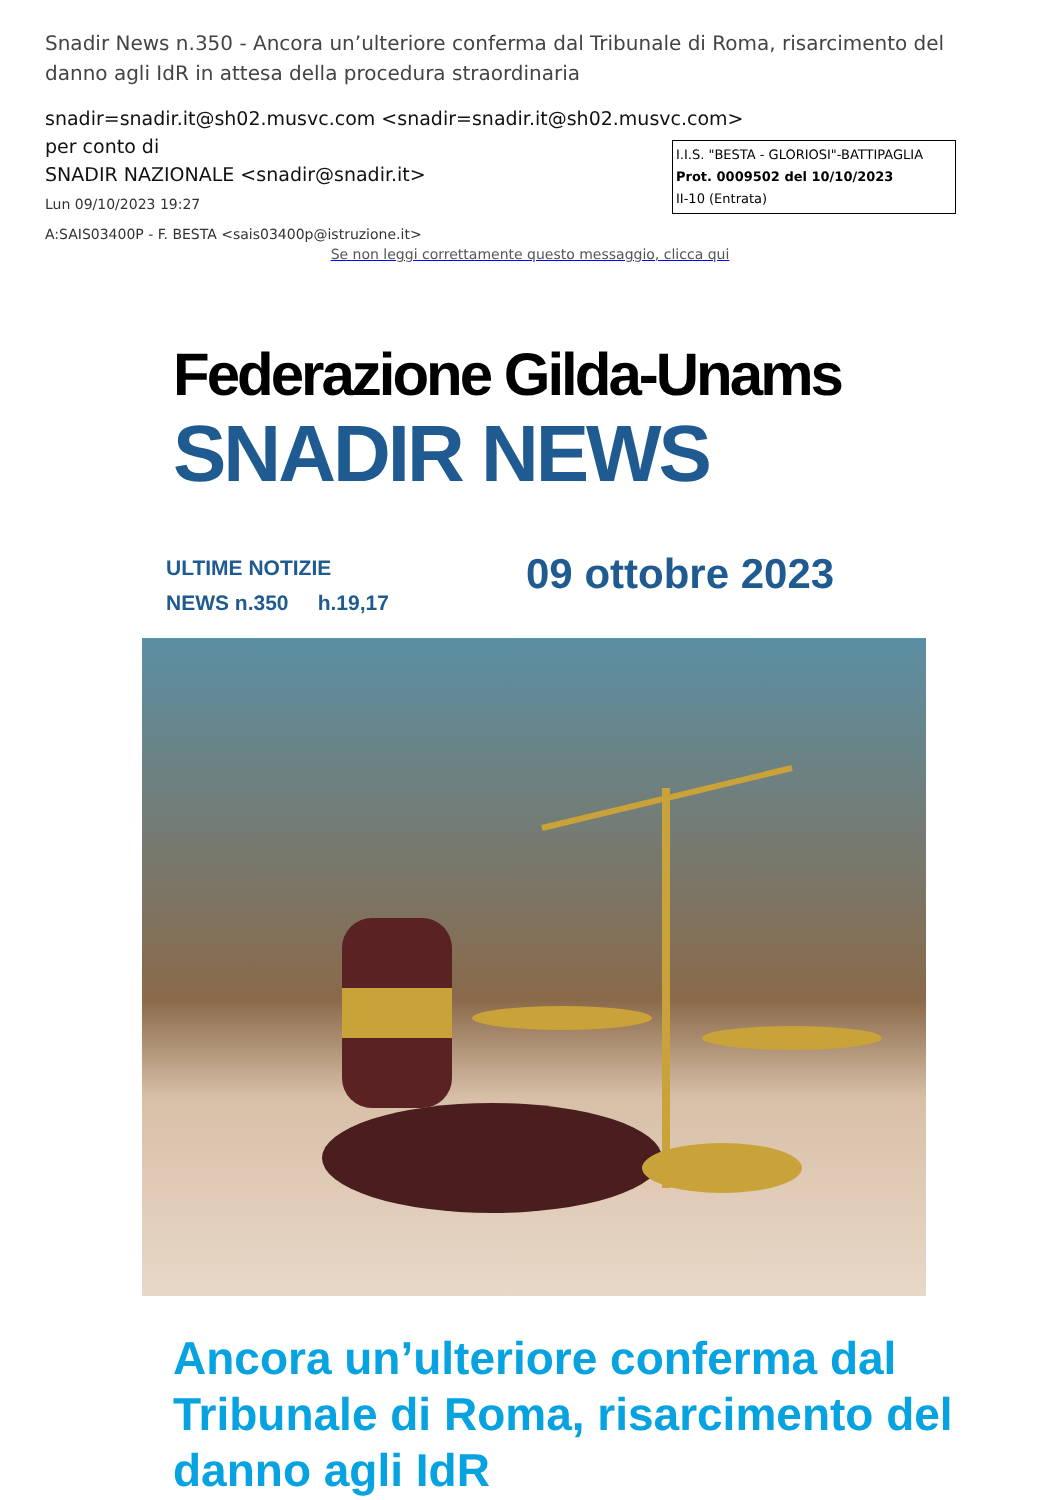Snadir News n.350 - Ancora un’ulteriore conferma dal Tribunale di Roma, risarcimento del danno agli IdR in attesa della procedura straordinaria
snadir=snadir.it@sh02.musvc.com <snadir=snadir.it@sh02.musvc.com>
per conto di
SNADIR NAZIONALE <snadir@snadir.it>
Lun 09/10/2023 19:27
A:SAIS03400P - F. BESTA <sais03400p@istruzione.it>
I.I.S. "BESTA - GLORIOSI"-BATTIPAGLIA
Prot. 0009502 del 10/10/2023
II-10 (Entrata)
Se non leggi correttamente questo messaggio, clicca qui
Federazione Gilda-Unams
SNADIR NEWS
ULTIME NOTIZIE
NEWS n.350 h.19,17
09 ottobre 2023
Ancora un’ulteriore conferma dal Tribunale di Roma, risarcimento del danno agli IdR